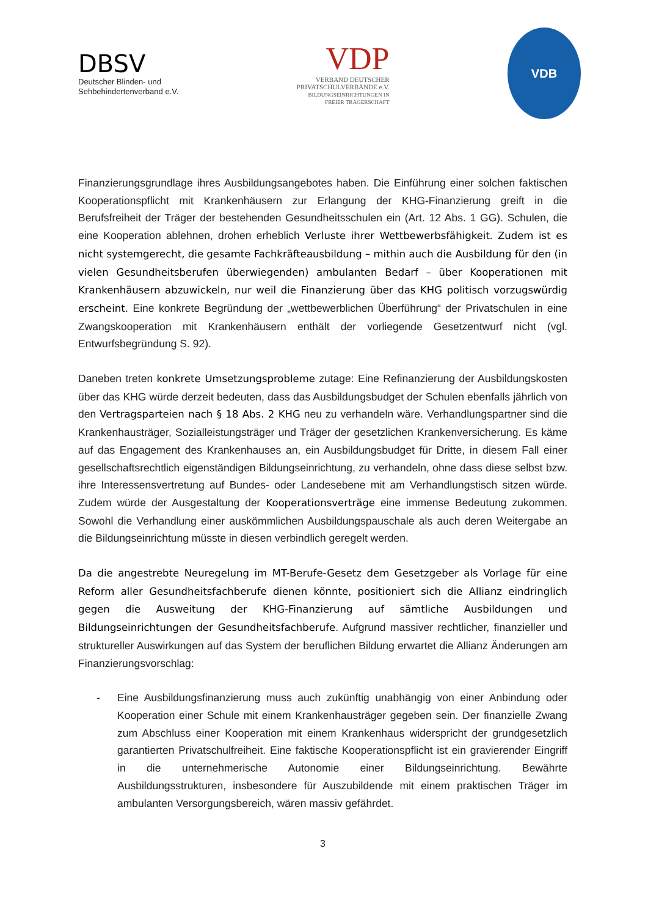DBSV
Deutscher Blinden- und
Sehbehindertenverband e.V.
VDP
VERBAND DEUTSCHER
PRIVATSCHULVERBÄNDE e.V.
BILDUNGSEINRICHTUNGEN IN
FREIER TRÄGERSCHAFT
VDB
Finanzierungsgrundlage ihres Ausbildungsangebotes haben. Die Einführung einer solchen faktischen Kooperationspflicht mit Krankenhäusern zur Erlangung der KHG-Finanzierung greift in die Berufsfreiheit der Träger der bestehenden Gesundheitsschulen ein (Art. 12 Abs. 1 GG). Schulen, die eine Kooperation ablehnen, drohen erheblich Verluste ihrer Wettbewerbsfähigkeit. Zudem ist es nicht systemgerecht, die gesamte Fachkräfteausbildung – mithin auch die Ausbildung für den (in vielen Gesundheitsberufen überwiegenden) ambulanten Bedarf – über Kooperationen mit Krankenhäusern abzuwickeln, nur weil die Finanzierung über das KHG politisch vorzugswürdig erscheint. Eine konkrete Begründung der „wettbewerblichen Überführung“ der Privatschulen in eine Zwangskooperation mit Krankenhäusern enthält der vorliegende Gesetzentwurf nicht (vgl. Entwurfsbegründung S. 92).
Daneben treten konkrete Umsetzungsprobleme zutage: Eine Refinanzierung der Ausbildungskosten über das KHG würde derzeit bedeuten, dass das Ausbildungsbudget der Schulen ebenfalls jährlich von den Vertragsparteien nach § 18 Abs. 2 KHG neu zu verhandeln wäre. Verhandlungspartner sind die Krankenhausträger, Sozialleistungsträger und Träger der gesetzlichen Krankenversicherung. Es käme auf das Engagement des Krankenhauses an, ein Ausbildungsbudget für Dritte, in diesem Fall einer gesellschaftsrechtlich eigenständigen Bildungseinrichtung, zu verhandeln, ohne dass diese selbst bzw. ihre Interessensvertretung auf Bundes- oder Landesebene mit am Verhandlungstisch sitzen würde. Zudem würde der Ausgestaltung der Kooperationsverträge eine immense Bedeutung zukommen. Sowohl die Verhandlung einer auskömmlichen Ausbildungspauschale als auch deren Weitergabe an die Bildungseinrichtung müsste in diesen verbindlich geregelt werden.
Da die angestrebte Neuregelung im MT-Berufe-Gesetz dem Gesetzgeber als Vorlage für eine Reform aller Gesundheitsfachberufe dienen könnte, positioniert sich die Allianz eindringlich gegen die Ausweitung der KHG-Finanzierung auf sämtliche Ausbildungen und Bildungseinrichtungen der Gesundheitsfachberufe. Aufgrund massiver rechtlicher, finanzieller und struktureller Auswirkungen auf das System der beruflichen Bildung erwartet die Allianz Änderungen am Finanzierungsvorschlag:
- Eine Ausbildungsfinanzierung muss auch zukünftig unabhängig von einer Anbindung oder Kooperation einer Schule mit einem Krankenhausträger gegeben sein. Der finanzielle Zwang zum Abschluss einer Kooperation mit einem Krankenhaus widerspricht der grundgesetzlich garantierten Privatschulfreiheit. Eine faktische Kooperationspflicht ist ein gravierender Eingriff in die unternehmerische Autonomie einer Bildungseinrichtung. Bewährte Ausbildungsstrukturen, insbesondere für Auszubildende mit einem praktischen Träger im ambulanten Versorgungsbereich, wären massiv gefährdet.
3